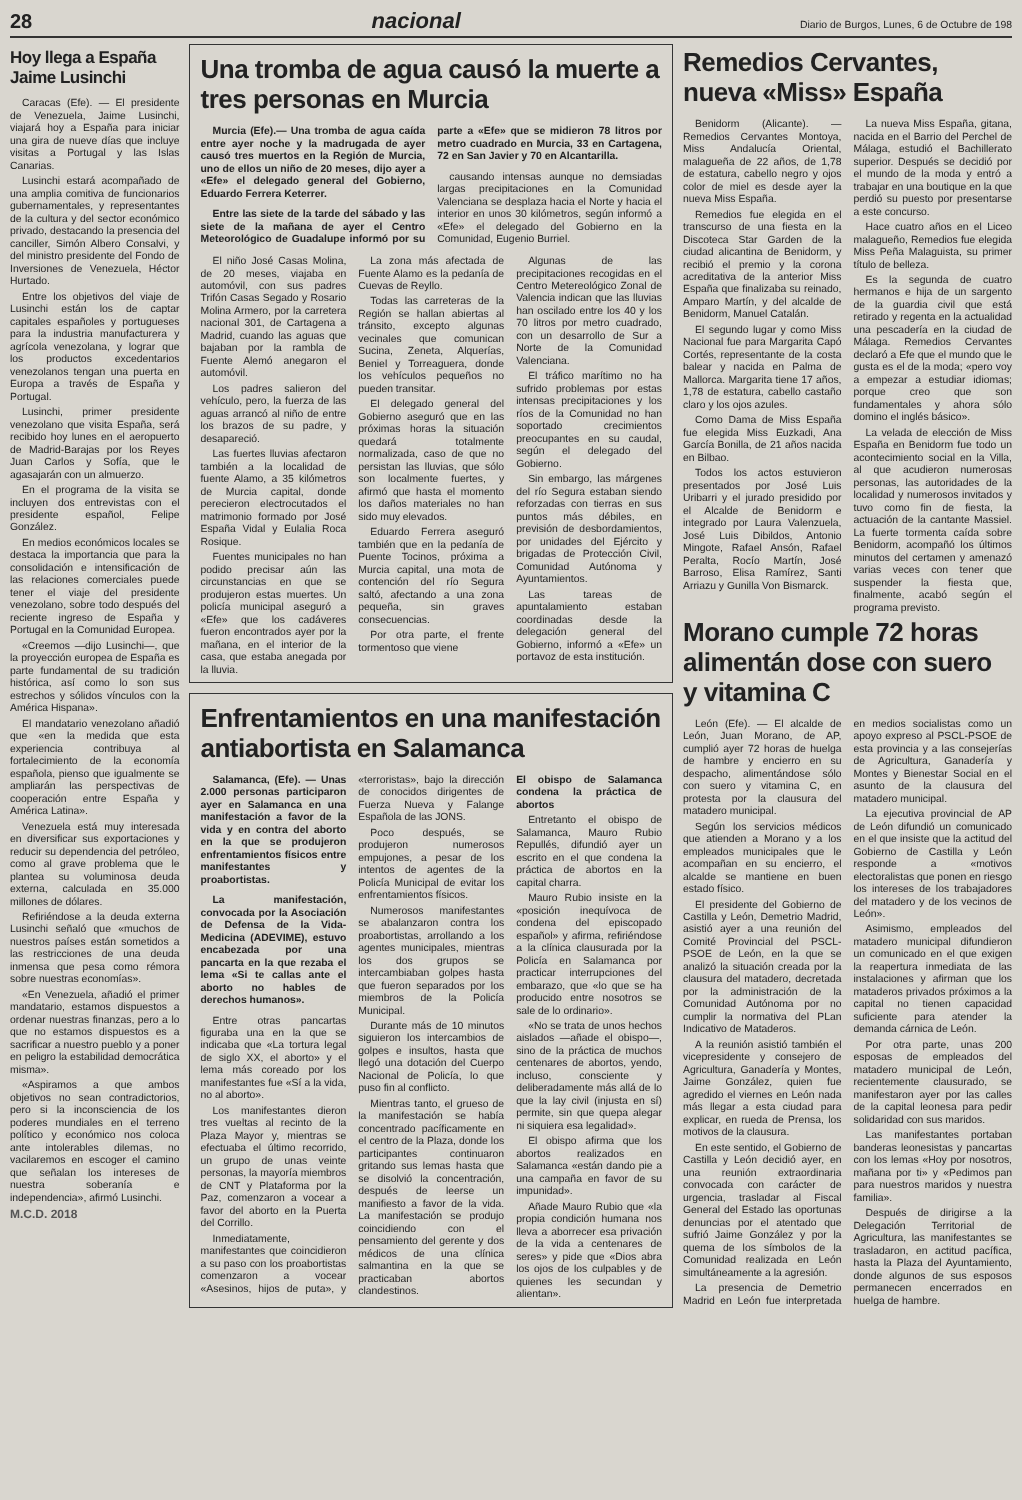28 nacional Diario de Burgos, Lunes, 6 de Octubre de 198
Hoy llega a España Jaime Lusinchi
Caracas (Efe). — El presidente de Venezuela, Jaime Lusinchi, viajará hoy a España para iniciar una gira de nueve días que incluye visitas a Portugal y las Islas Canarias.
Lusinchi estará acompañado de una amplia comitiva de funcionarios gubernamentales, y representantes de la cultura y del sector económico privado, destacando la presencia del canciller, Simón Albero Consalvi, y del ministro presidente del Fondo de Inversiones de Venezuela, Héctor Hurtado.
Entre los objetivos del viaje de Lusinchi están los de captar capitales españoles y portugueses para la industria manufacturera y agrícola venezolana, y lograr que los productos excedentarios venezolanos tengan una puerta en Europa a través de España y Portugal.
Lusinchi, primer presidente venezolano que visita España, será recibido hoy lunes en el aeropuerto de Madrid-Barajas por los Reyes Juan Carlos y Sofía, que le agasajarán con un almuerzo.
En el programa de la visita se incluyen dos entrevistas con el presidente español, Felipe González.
En medios económicos locales se destaca la importancia que para la consolidación e intensificación de las relaciones comerciales puede tener el viaje del presidente venezolano, sobre todo después del reciente ingreso de España y Portugal en la Comunidad Europea.
«Creemos —dijo Lusinchi—, que la proyección europea de España es parte fundamental de su tradición histórica, así como lo son sus estrechos y sólidos vínculos con la América Hispana».
El mandatario venezolano añadió que «en la medida que esta experiencia contribuya al fortalecimiento de la economía española, pienso que igualmente se ampliarán las perspectivas de cooperación entre España y América Latina».
Venezuela está muy interesada en diversificar sus exportaciones y reducir su dependencia del petróleo, como al grave problema que le plantea su voluminosa deuda externa, calculada en 35.000 millones de dólares.
Refiriéndose a la deuda externa Lusinchi señaló que «muchos de nuestros países están sometidos a las restricciones de una deuda inmensa que pesa como rémora sobre nuestras economías».
«En Venezuela, añadió el primer mandatario, estamos dispuestos a ordenar nuestras finanzas, pero a lo que no estamos dispuestos es a sacrificar a nuestro pueblo y a poner en peligro la estabilidad democrática misma».
«Aspiramos a que ambos objetivos no sean contradictorios, pero si la inconsciencia de los poderes mundiales en el terreno político y económico nos coloca ante intolerables dilemas, no vacilaremos en escoger el camino que señalan los intereses de nuestra soberanía e independencia», afirmó Lusinchi.
M.C.D. 2018
Una tromba de agua causó la muerte a tres personas en Murcia
Murcia (Efe).— Una tromba de agua caída entre ayer noche y la madrugada de ayer causó tres muertos en la Región de Murcia, uno de ellos un niño de 20 meses, dijo ayer a «Efe» el delegado general del Gobierno, Eduardo Ferrera Keterrer.
Entre las siete de la tarde del sábado y las siete de la mañana de ayer el Centro Meteorológico de Guadalupe informó por su parte a «Efe» que se midieron 78 litros por metro cuadrado en Murcia, 33 en Cartagena, 72 en San Javier y 70 en Alcantarilla.
causando intensas aunque no demsiadas largas precipitaciones en la Comunidad Valenciana se desplaza hacia el Norte y hacia el interior en unos 30 kilómetros, según informó a «Efe» el delegado del Gobierno en la Comunidad, Eugenio Burriel.
El niño José Casas Molina, de 20 meses, viajaba en automóvil, con sus padres Trifón Casas Segado y Rosario Molina Armero, por la carretera nacional 301, de Cartagena a Madrid, cuando las aguas que bajaban por la rambla de Fuente Alemó anegaron el automóvil.
Los padres salieron del vehículo, pero, la fuerza de las aguas arrancó al niño de entre los brazos de su padre, y desapareció.
Las fuertes lluvias afectaron también a la localidad de fuente Alamo, a 35 kilómetros de Murcia capital, donde perecieron electrocutados el matrimonio formado por José España Vidal y Eulalia Roca Rosique.
Fuentes municipales no han podido precisar aún las circunstancias en que se produjeron estas muertes. Un policía municipal aseguró a «Efe» que los cadáveres fueron encontrados ayer por la mañana, en el interior de la casa, que estaba anegada por la lluvia.
La zona más afectada de Fuente Alamo es la pedanía de Cuevas de Reyllo.
Todas las carreteras de la Región se hallan abiertas al tránsito, excepto algunas vecinales que comunican Sucina, Zeneta, Alquerías, Beniel y Torreaguera, donde los vehículos pequeños no pueden transitar.
El delegado general del Gobierno aseguró que en las próximas horas la situación quedará totalmente normalizada, caso de que no persistan las lluvias, que sólo son localmente fuertes, y afirmó que hasta el momento los daños materiales no han sido muy elevados.
Eduardo Ferrera aseguró también que en la pedanía de Puente Tocinos, próxima a Murcia capital, una mota de contención del río Segura saltó, afectando a una zona pequeña, sin graves consecuencias.
Por otra parte, el frente tormentoso que viene
Algunas de las precipitaciones recogidas en el Centro Metereológico Zonal de Valencia indican que las lluvias han oscilado entre los 40 y los 70 litros por metro cuadrado, con un desarrollo de Sur a Norte de la Comunidad Valenciana.
El tráfico marítimo no ha sufrido problemas por estas intensas precipitaciones y los ríos de la Comunidad no han soportado crecimientos preocupantes en su caudal, según el delegado del Gobierno.
Sin embargo, las márgenes del río Segura estaban siendo reforzadas con tierras en sus puntos más débiles, en previsión de desbordamientos, por unidades del Ejército y brigadas de Protección Civil, Comunidad Autónoma y Ayuntamientos.
Las tareas de apuntalamiento estaban coordinadas desde la delegación general del Gobierno, informó a «Efe» un portavoz de esta institución.
Enfrentamientos en una manifestación antiabortista en Salamanca
Salamanca, (Efe). — Unas 2.000 personas participaron ayer en Salamanca en una manifestación a favor de la vida y en contra del aborto en la que se produjeron enfrentamientos físicos entre manifestantes y proabortistas.
La manifestación, convocada por la Asociación de Defensa de la Vida-Medicina (ADEVIME), estuvo encabezada por una pancarta en la que rezaba el lema «Si te callas ante el aborto no hables de derechos humanos».
Entre otras pancartas figuraba una en la que se indicaba que «La tortura legal de siglo XX, el aborto» y el lema más coreado por los manifestantes fue «Sí a la vida, no al aborto».
Los manifestantes dieron tres vueltas al recinto de la Plaza Mayor y, mientras se efectuaba el último recorrido, un grupo de unas veinte personas, la mayoría miembros de CNT y Plataforma por la Paz, comenzaron a vocear a favor del aborto en la Puerta del Corrillo.
Inmediatamente, manifestantes que coincidieron a su paso con los proabortistas comenzaron a vocear «Asesinos, hijos de puta», y «terroristas», bajo la dirección de conocidos dirigentes de Fuerza Nueva y Falange Española de las JONS.
Poco después, se produjeron numerosos empujones, a pesar de los intentos de agentes de la Policía Municipal de evitar los enfrentamientos físicos.
Numerosos manifestantes se abalanzaron contra los proabortistas, arrollando a los agentes municipales, mientras los dos grupos se intercambiaban golpes hasta que fueron separados por los miembros de la Policía Municipal.
Durante más de 10 minutos siguieron los intercambios de golpes e insultos, hasta que llegó una dotación del Cuerpo Nacional de Policía, lo que puso fin al conflicto.
Mientras tanto, el grueso de la manifestación se había concentrado pacíficamente en el centro de la Plaza, donde los participantes continuaron gritando sus lemas hasta que se disolvió la concentración, después de leerse un manifiesto a favor de la vida. La manifestación se produjo coincidiendo con el pensamiento del gerente y dos médicos de una clínica salmantina en la que se practicaban abortos clandestinos.
El obispo de Salamanca condena la práctica de abortos
Entretanto el obispo de Salamanca, Mauro Rubio Repullés, difundió ayer un escrito en el que condena la práctica de abortos en la capital charra.
Mauro Rubio insiste en la «posición inequívoca de condena del episcopado español» y afirma, refiriéndose a la clínica clausurada por la Policía en Salamanca por practicar interrupciones del embarazo, que «lo que se ha producido entre nosotros se sale de lo ordinario».
«No se trata de unos hechos aislados —añade el obispo—, sino de la práctica de muchos centenares de abortos, yendo, incluso, consciente y deliberadamente más allá de lo que la lay civil (injusta en sí) permite, sin que quepa alegar ni siquiera esa legalidad».
El obispo afirma que los abortos realizados en Salamanca «están dando pie a una campaña en favor de su impunidad».
Añade Mauro Rubio que «la propia condición humana nos lleva a aborrecer esa privación de la vida a centenares de seres» y pide que «Dios abra los ojos de los culpables y de quienes les secundan y alientan».
Remedios Cervantes, nueva «Miss» España
Benidorm (Alicante). — Remedios Cervantes Montoya, Miss Andalucía Oriental, malagueña de 22 años, de 1,78 de estatura, cabello negro y ojos color de miel es desde ayer la nueva Miss España.
Remedios fue elegida en el transcurso de una fiesta en la Discoteca Star Garden de la ciudad alicantina de Benidorm, y recibió el premio y la corona acreditativa de la anterior Miss España que finalizaba su reinado, Amparo Martín, y del alcalde de Benidorm, Manuel Catalán.
El segundo lugar y como Miss Nacional fue para Margarita Capó Cortés, representante de la costa balear y nacida en Palma de Mallorca. Margarita tiene 17 años, 1,78 de estatura, cabello castaño claro y los ojos azules.
Como Dama de Miss España fue elegida Miss Euzkadi, Ana García Bonilla, de 21 años nacida en Bilbao.
Todos los actos estuvieron presentados por José Luis Uribarri y el jurado presidido por el Alcalde de Benidorm e integrado por Laura Valenzuela, José Luis Dibildos, Antonio Mingote, Rafael Ansón, Rafael Peralta, Rocío Martín, José Barroso, Elisa Ramírez, Santi Arriazu y Gunilla Von Bismarck.
La nueva Miss España, gitana, nacida en el Barrio del Perchel de Málaga, estudió el Bachillerato superior. Después se decidió por el mundo de la moda y entró a trabajar en una boutique en la que perdió su puesto por presentarse a este concurso.
Hace cuatro años en el Liceo malagueño, Remedios fue elegida Miss Peña Malaguista, su primer título de belleza.
Es la segunda de cuatro hermanos e hija de un sargento de la guardia civil que está retirado y regenta en la actualidad una pescadería en la ciudad de Málaga. Remedios Cervantes declaró a Efe que el mundo que le gusta es el de la moda; «pero voy a empezar a estudiar idiomas; porque creo que son fundamentales y ahora sólo domino el inglés básico».
La velada de elección de Miss España en Benidorm fue todo un acontecimiento social en la Villa, al que acudieron numerosas personas, las autoridades de la localidad y numerosos invitados y tuvo como fin de fiesta, la actuación de la cantante Massiel. La fuerte tormenta caída sobre Benidorm, acompañó los últimos minutos del certamen y amenazó varias veces con tener que suspender la fiesta que, finalmente, acabó según el programa previsto.
Morano cumple 72 horas alimentán dose con suero y vitamina C
León (Efe). — El alcalde de León, Juan Morano, de AP, cumplió ayer 72 horas de huelga de hambre y encierro en su despacho, alimentándose sólo con suero y vitamina C, en protesta por la clausura del matadero municipal.
Según los servicios médicos que atienden a Morano y a los empleados municipales que le acompañan en su encierro, el alcalde se mantiene en buen estado físico.
El presidente del Gobierno de Castilla y León, Demetrio Madrid, asistió ayer a una reunión del Comité Provincial del PSCL-PSOE de León, en la que se analizó la situación creada por la clausura del matadero, decretada por la administración de la Comunidad Autónoma por no cumplir la normativa del PLan Indicativo de Mataderos.
A la reunión asistió también el vicepresidente y consejero de Agricultura, Ganadería y Montes, Jaime González, quien fue agredido el viernes en León nada más llegar a esta ciudad para explicar, en rueda de Prensa, los motivos de la clausura.
En este sentido, el Gobierno de Castilla y León decidió ayer, en una reunión extraordinaria convocada con carácter de urgencia, trasladar al Fiscal General del Estado las oportunas denuncias por el atentado que sufrió Jaime González y por la quema de los símbolos de la Comunidad realizada en León simultáneamente a la agresión.
La presencia de Demetrio Madrid en León fue interpretada en medios socialistas como un apoyo expreso al PSCL-PSOE de esta provincia y a las consejerías de Agricultura, Ganadería y Montes y Bienestar Social en el asunto de la clausura del matadero municipal.
La ejecutiva provincial de AP de León difundió un comunicado en el que insiste que la actitud del Gobierno de Castilla y León responde a «motivos electoralistas que ponen en riesgo los intereses de los trabajadores del matadero y de los vecinos de León».
Asimismo, empleados del matadero municipal difundieron un comunicado en el que exigen la reapertura inmediata de las instalaciones y afirman que los mataderos privados próximos a la capital no tienen capacidad suficiente para atender la demanda cárnica de León.
Por otra parte, unas 200 esposas de empleados del matadero municipal de León, recientemente clausurado, se manifestaron ayer por las calles de la capital leonesa para pedir solidaridad con sus maridos.
Las manifestantes portaban banderas leonesistas y pancartas con los lemas «Hoy por nosotros, mañana por ti» y «Pedimos pan para nuestros maridos y nuestra familia».
Después de dirigirse a la Delegación Territorial de Agricultura, las manifestantes se trasladaron, en actitud pacífica, hasta la Plaza del Ayuntamiento, donde algunos de sus esposos permanecen encerrados en huelga de hambre.